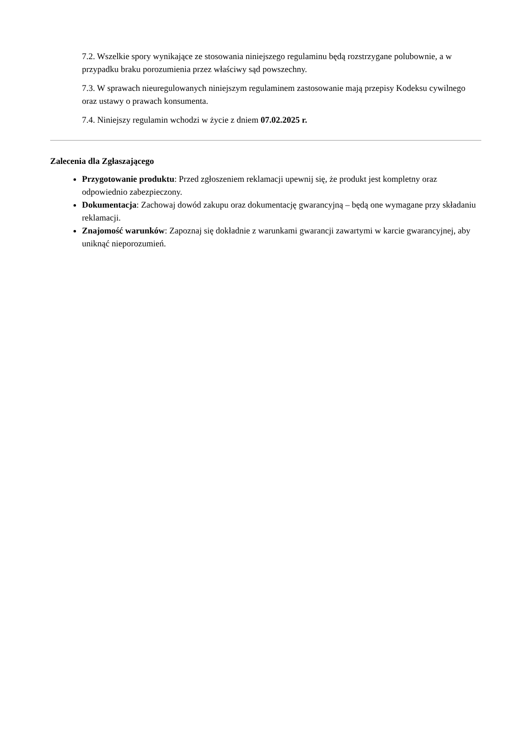7.2. Wszelkie spory wynikające ze stosowania niniejszego regulaminu będą rozstrzygane polubownie, a w przypadku braku porozumienia przez właściwy sąd powszechny.
7.3. W sprawach nieuregulowanych niniejszym regulaminem zastosowanie mają przepisy Kodeksu cywilnego oraz ustawy o prawach konsumenta.
7.4. Niniejszy regulamin wchodzi w życie z dniem 07.02.2025 r.
Zalecenia dla Zgłaszającego
Przygotowanie produktu: Przed zgłoszeniem reklamacji upewnij się, że produkt jest kompletny oraz odpowiednio zabezpieczony.
Dokumentacja: Zachowaj dowód zakupu oraz dokumentację gwarancyjną – będą one wymagane przy składaniu reklamacji.
Znajomość warunków: Zapoznaj się dokładnie z warunkami gwarancji zawartymi w karcie gwarancyjnej, aby uniknąć nieporozumień.